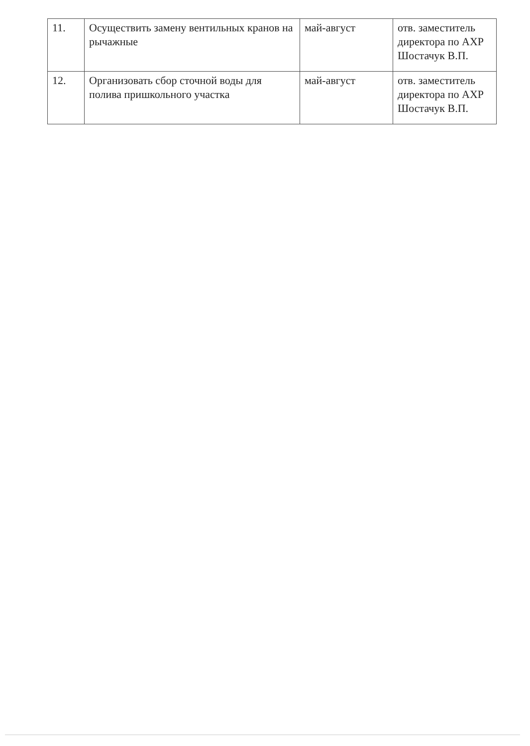| 11. | Осуществить замену вентильных кранов на рычажные | май-август | отв. заместитель директора по АХР Шостачук В.П. |
| 12. | Организовать сбор сточной воды для полива пришкольного участка | май-август | отв. заместитель директора по АХР Шостачук В.П. |